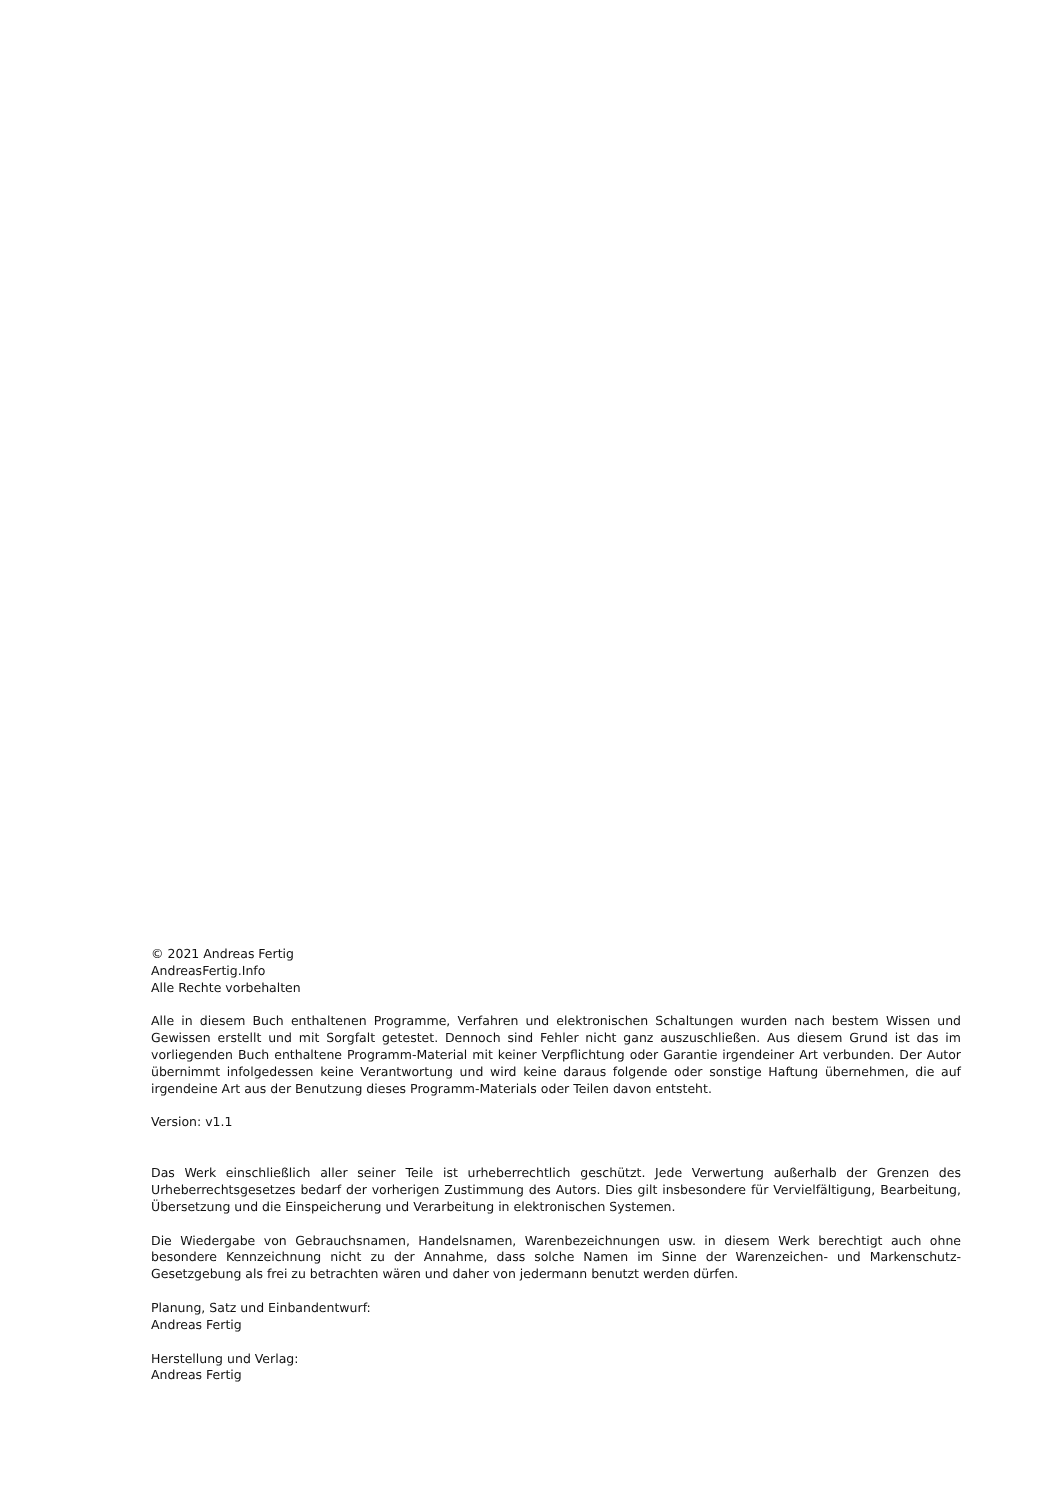© 2021 Andreas Fertig
AndreasFertig.Info
Alle Rechte vorbehalten
Alle in diesem Buch enthaltenen Programme, Verfahren und elektronischen Schaltungen wurden nach bestem Wissen und Gewissen erstellt und mit Sorgfalt getestet. Dennoch sind Fehler nicht ganz auszuschließen. Aus diesem Grund ist das im vorliegenden Buch enthaltene Programm-Material mit keiner Verpflichtung oder Garantie irgendeiner Art verbunden. Der Autor übernimmt infolgedessen keine Verantwortung und wird keine daraus folgende oder sonstige Haftung übernehmen, die auf irgendeine Art aus der Benutzung dieses Programm-Materials oder Teilen davon entsteht.
Version: v1.1
Das Werk einschließlich aller seiner Teile ist urheberrechtlich geschützt. Jede Verwertung außerhalb der Grenzen des Urheberrechtsgesetzes bedarf der vorherigen Zustimmung des Autors. Dies gilt insbesondere für Vervielfältigung, Bearbeitung, Übersetzung und die Einspeicherung und Verarbeitung in elektronischen Systemen.
Die Wiedergabe von Gebrauchsnamen, Handelsnamen, Warenbezeichnungen usw. in diesem Werk berechtigt auch ohne besondere Kennzeichnung nicht zu der Annahme, dass solche Namen im Sinne der Warenzeichen- und Markenschutz-Gesetzgebung als frei zu betrachten wären und daher von jedermann benutzt werden dürfen.
Planung, Satz und Einbandentwurf:
Andreas Fertig
Herstellung und Verlag:
Andreas Fertig